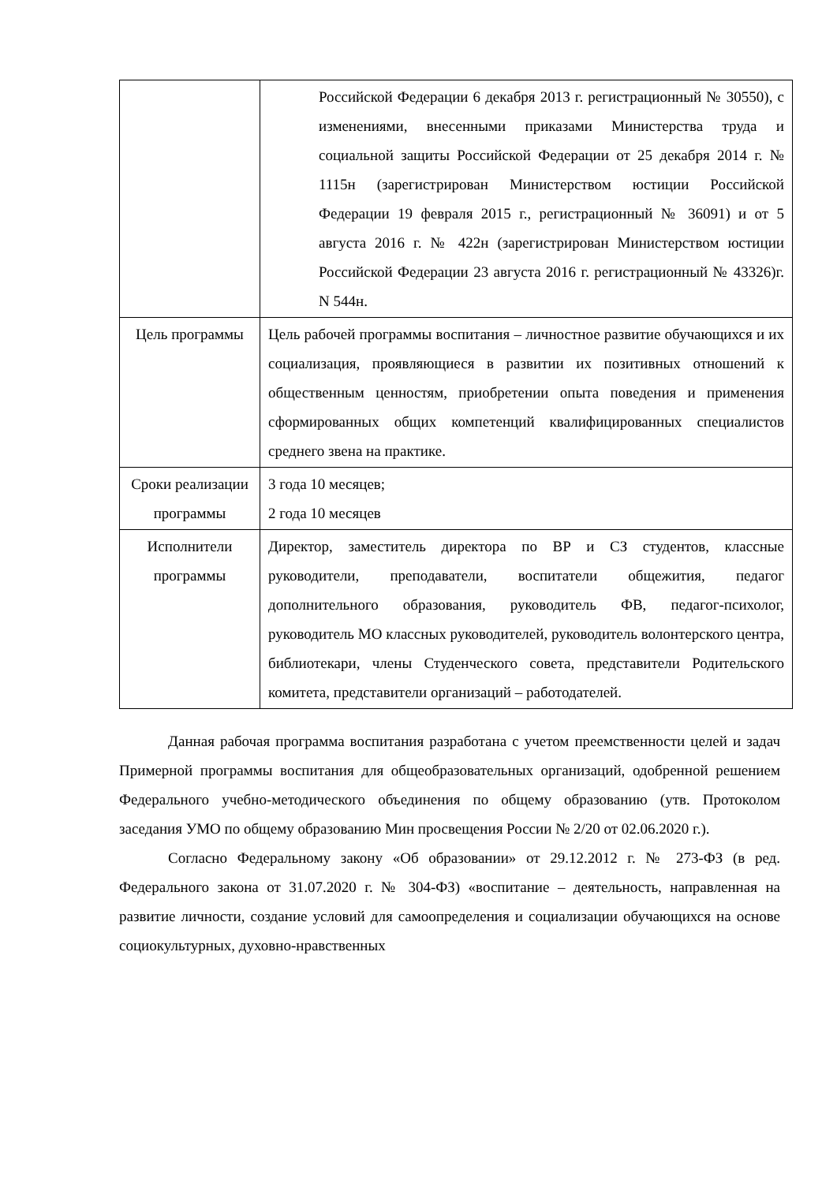| | Российской Федерации 6 декабря 2013 г. регистрационный № 30550), с изменениями, внесенными приказами Министерства труда и социальной защиты Российской Федерации от 25 декабря 2014 г. № 1115н (зарегистрирован Министерством юстиции Российской Федерации 19 февраля 2015 г., регистрационный № 36091) и от 5 августа 2016 г. № 422н (зарегистрирован Министерством юстиции Российской Федерации 23 августа 2016 г. регистрационный № 43326)г. N 544н. |
| Цель программы | Цель рабочей программы воспитания – личностное развитие обучающихся и их социализация, проявляющиеся в развитии их позитивных отношений к общественным ценностям, приобретении опыта поведения и применения сформированных общих компетенций квалифицированных специалистов среднего звена на практике. |
| Сроки реализации программы | 3 года 10 месяцев; 2 года 10 месяцев |
| Исполнители программы | Директор, заместитель директора по ВР и СЗ студентов, классные руководители, преподаватели, воспитатели общежития, педагог дополнительного образования, руководитель ФВ, педагог-психолог, руководитель МО классных руководителей, руководитель волонтерского центра, библиотекари, члены Студенческого совета, представители Родительского комитета, представители организаций – работодателей. |
Данная рабочая программа воспитания разработана с учетом преемственности целей и задач Примерной программы воспитания для общеобразовательных организаций, одобренной решением Федерального учебно-методического объединения по общему образованию (утв. Протоколом заседания УМО по общему образованию Мин просвещения России № 2/20 от 02.06.2020 г.).
Согласно Федеральному закону «Об образовании» от 29.12.2012 г. № 273-ФЗ (в ред. Федерального закона от 31.07.2020 г. № 304-ФЗ) «воспитание – деятельность, направленная на развитие личности, создание условий для самоопределения и социализации обучающихся на основе социокультурных, духовно-нравственных